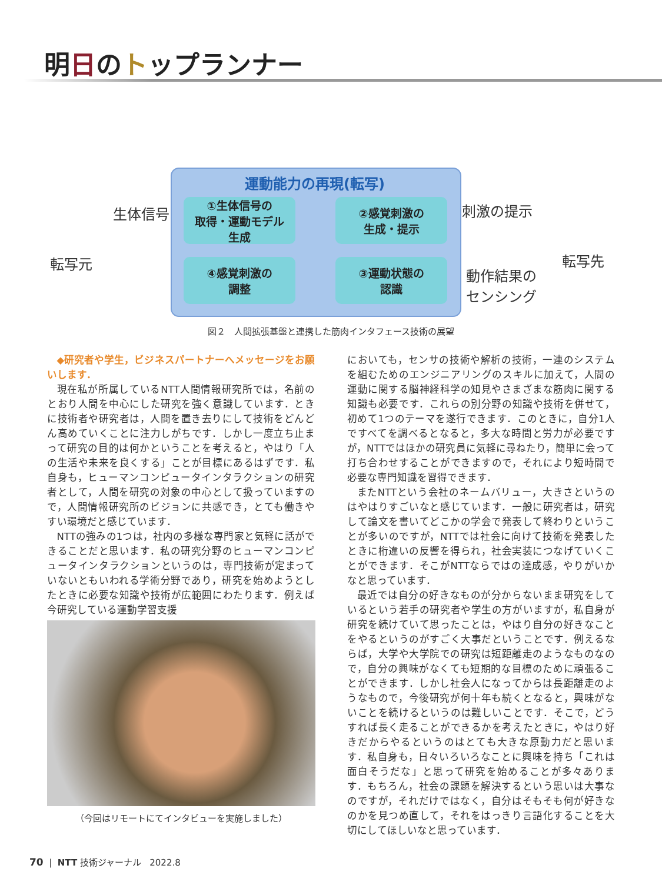明日のトップランナー
運動能力の再現(転写)
①生体信号の
取得・運動モデル
生成
②感覚刺激の
生成・提示
④感覚刺激の
調整
③運動状態の
認識
生体信号
転写元
刺激の提示
転写先
動作結果の
センシング
図２　人間拡張基盤と連携した筋肉インタフェース技術の展望
◆研究者や学生，ビジネスパートナーへメッセージをお願いします．
現在私が所属しているNTT人間情報研究所では，名前のとおり人間を中心にした研究を強く意識しています．ときに技術者や研究者は，人間を置き去りにして技術をどんどん高めていくことに注力しがちです．しかし一度立ち止まって研究の目的は何かということを考えると，やはり「人の生活や未来を良くする」ことが目標にあるはずです．私自身も，ヒューマンコンピュータインタラクションの研究者として，人間を研究の対象の中心として扱っていますので，人間情報研究所のビジョンに共感でき，とても働きやすい環境だと感じています．
NTTの強みの1つは，社内の多様な専門家と気軽に話ができることだと思います．私の研究分野のヒューマンコンピュータインタラクションというのは，専門技術が定まっていないともいわれる学術分野であり，研究を始めようとしたときに必要な知識や技術が広範囲にわたります．例えば今研究している運動学習支援
においても，センサの技術や解析の技術，一連のシステムを組むためのエンジニアリングのスキルに加えて，人間の運動に関する脳神経科学の知見やさまざまな筋肉に関する知識も必要です．これらの別分野の知識や技術を併せて，初めて1つのテーマを遂行できます．このときに，自分1人ですべてを調べるとなると，多大な時間と労力が必要ですが，NTTではほかの研究員に気軽に尋ねたり，簡単に会って打ち合わせすることができますので，それにより短時間で必要な専門知識を習得できます．
またNTTという会社のネームバリュー，大きさというのはやはりすごいなと感じています．一般に研究者は，研究して論文を書いてどこかの学会で発表して終わりということが多いのですが，NTTでは社会に向けて技術を発表したときに桁違いの反響を得られ，社会実装につなげていくことができます．そこがNTTならではの達成感，やりがいかなと思っています．
最近では自分の好きなものが分からないまま研究をしているという若手の研究者や学生の方がいますが，私自身が研究を続けていて思ったことは，やはり自分の好きなことをやるというのがすごく大事だということです．例えるならば，大学や大学院での研究は短距離走のようなものなので，自分の興味がなくても短期的な目標のために頑張ることができます．しかし社会人になってからは長距離走のようなもので，今後研究が何十年も続くとなると，興味がないことを続けるというのは難しいことです．そこで，どうすれば長く走ることができるかを考えたときに，やはり好きだからやるというのはとても大きな原動力だと思います．私自身も，日々いろいろなことに興味を持ち「これは面白そうだな」と思って研究を始めることが多々あります．もちろん，社会の課題を解決するという思いは大事なのですが，それだけではなく，自分はそもそも何が好きなのかを見つめ直して，それをはっきり言語化することを大切にしてほしいなと思っています．
（今回はリモートにてインタビューを実施しました）
70 | NTT 技術ジャーナル 2022.8